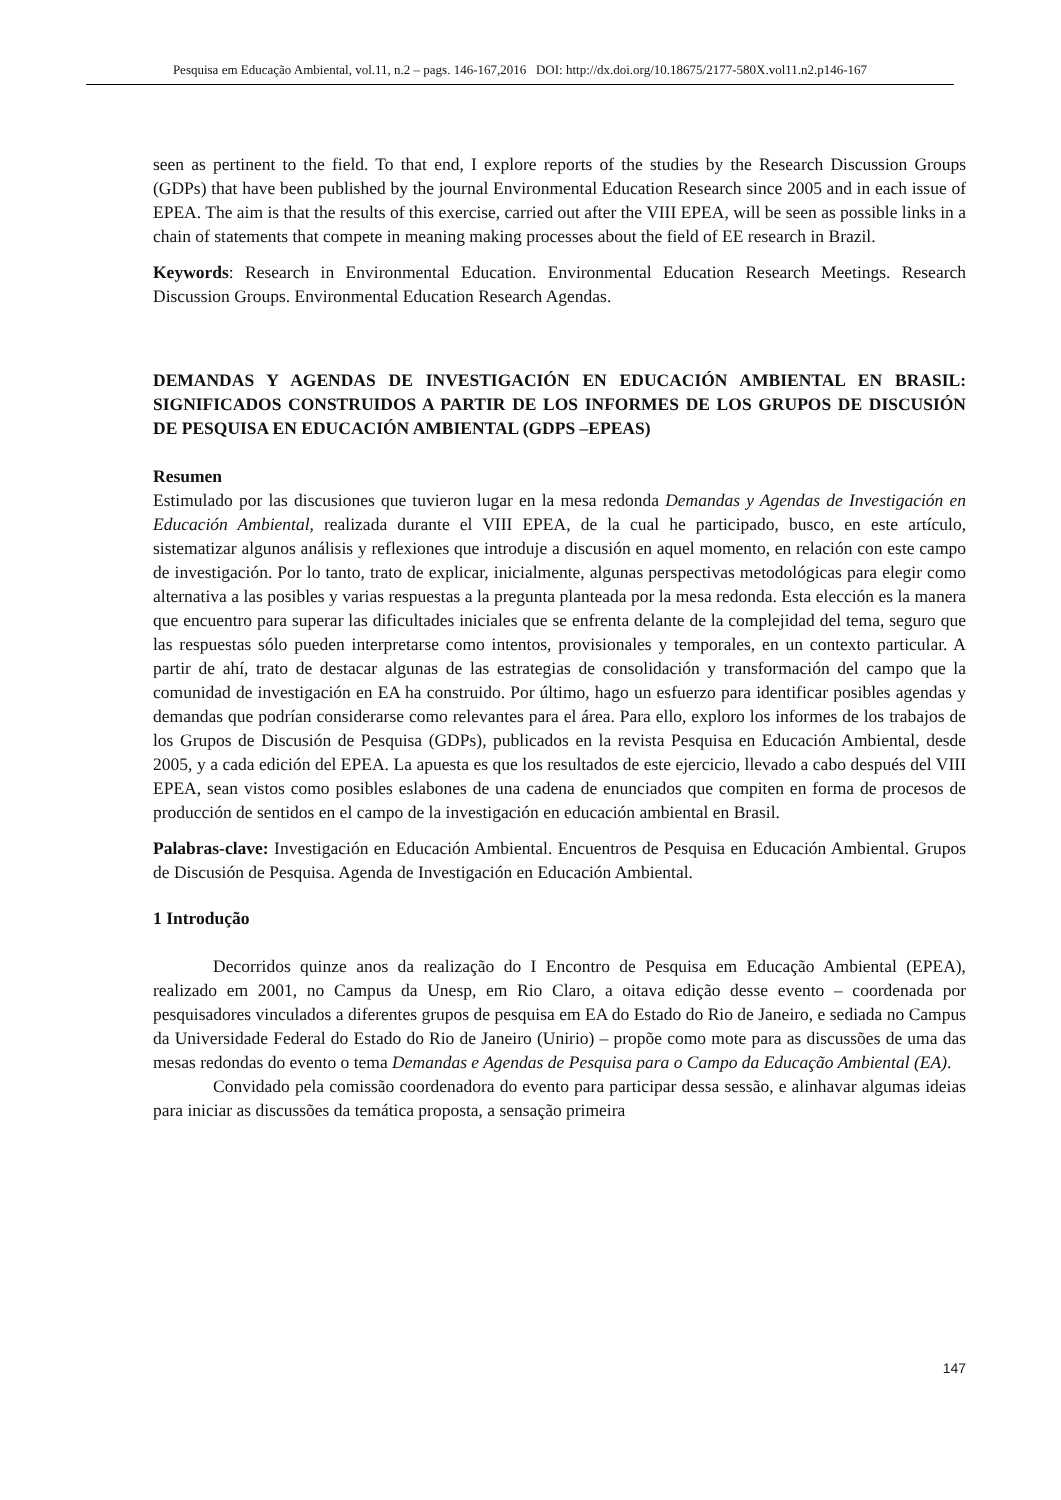Pesquisa em Educação Ambiental, vol.11, n.2 – pags. 146-167,2016 DOI: http://dx.doi.org/10.18675/2177-580X.vol11.n2.p146-167
seen as pertinent to the field. To that end, I explore reports of the studies by the Research Discussion Groups (GDPs) that have been published by the journal Environmental Education Research since 2005 and in each issue of EPEA. The aim is that the results of this exercise, carried out after the VIII EPEA, will be seen as possible links in a chain of statements that compete in meaning making processes about the field of EE research in Brazil.
Keywords: Research in Environmental Education. Environmental Education Research Meetings. Research Discussion Groups. Environmental Education Research Agendas.
DEMANDAS Y AGENDAS DE INVESTIGACIÓN EN EDUCACIÓN AMBIENTAL EN BRASIL: SIGNIFICADOS CONSTRUIDOS A PARTIR DE LOS INFORMES DE LOS GRUPOS DE DISCUSIÓN DE PESQUISA EN EDUCACIÓN AMBIENTAL (GDPS –EPEAS)
Resumen
Estimulado por las discusiones que tuvieron lugar en la mesa redonda Demandas y Agendas de Investigación en Educación Ambiental, realizada durante el VIII EPEA, de la cual he participado, busco, en este artículo, sistematizar algunos análisis y reflexiones que introduje a discusión en aquel momento, en relación con este campo de investigación. Por lo tanto, trato de explicar, inicialmente, algunas perspectivas metodológicas para elegir como alternativa a las posibles y varias respuestas a la pregunta planteada por la mesa redonda. Esta elección es la manera que encuentro para superar las dificultades iniciales que se enfrenta delante de la complejidad del tema, seguro que las respuestas sólo pueden interpretarse como intentos, provisionales y temporales, en un contexto particular. A partir de ahí, trato de destacar algunas de las estrategias de consolidación y transformación del campo que la comunidad de investigación en EA ha construido. Por último, hago un esfuerzo para identificar posibles agendas y demandas que podrían considerarse como relevantes para el área. Para ello, exploro los informes de los trabajos de los Grupos de Discusión de Pesquisa (GDPs), publicados en la revista Pesquisa en Educación Ambiental, desde 2005, y a cada edición del EPEA. La apuesta es que los resultados de este ejercicio, llevado a cabo después del VIII EPEA, sean vistos como posibles eslabones de una cadena de enunciados que compiten en forma de procesos de producción de sentidos en el campo de la investigación en educación ambiental en Brasil.
Palabras-clave: Investigación en Educación Ambiental. Encuentros de Pesquisa en Educación Ambiental. Grupos de Discusión de Pesquisa. Agenda de Investigación en Educación Ambiental.
1 Introdução
Decorridos quinze anos da realização do I Encontro de Pesquisa em Educação Ambiental (EPEA), realizado em 2001, no Campus da Unesp, em Rio Claro, a oitava edição desse evento – coordenada por pesquisadores vinculados a diferentes grupos de pesquisa em EA do Estado do Rio de Janeiro, e sediada no Campus da Universidade Federal do Estado do Rio de Janeiro (Unirio) – propõe como mote para as discussões de uma das mesas redondas do evento o tema Demandas e Agendas de Pesquisa para o Campo da Educação Ambiental (EA).
Convidado pela comissão coordenadora do evento para participar dessa sessão, e alinhavar algumas ideias para iniciar as discussões da temática proposta, a sensação primeira
147